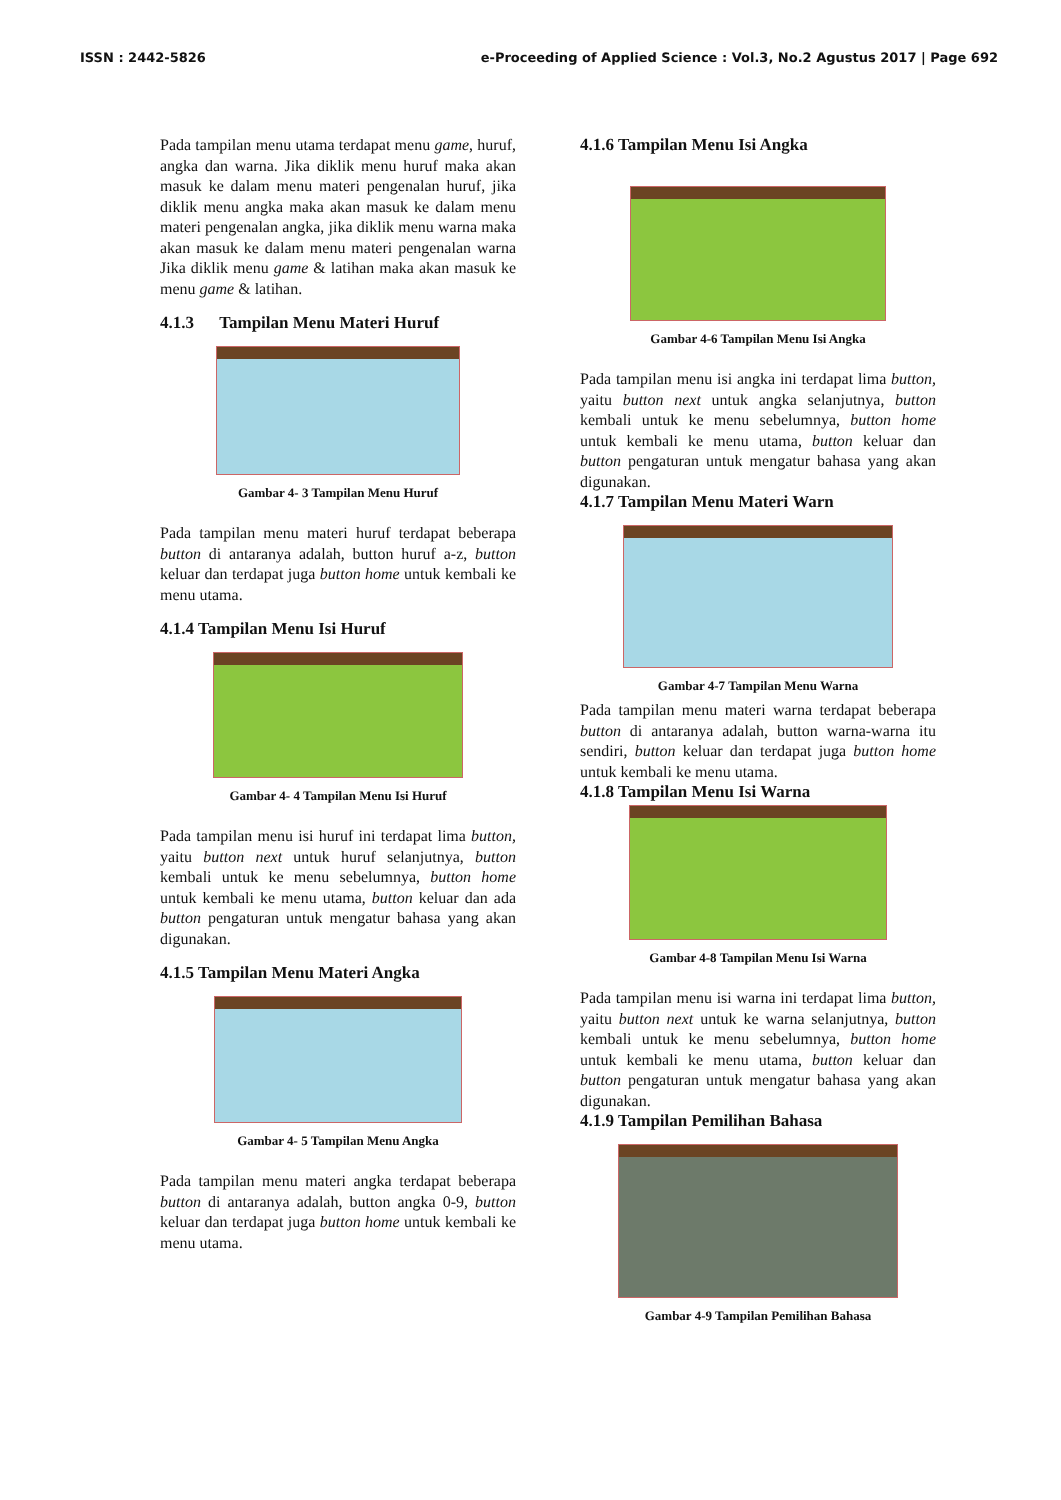ISSN : 2442-5826 e-Proceeding of Applied Science : Vol.3, No.2 Agustus 2017 | Page 692
Pada tampilan menu utama terdapat menu game, huruf, angka dan warna. Jika diklik menu huruf maka akan masuk ke dalam menu materi pengenalan huruf, jika diklik menu angka maka akan masuk ke dalam menu materi pengenalan angka, jika diklik menu warna maka akan masuk ke dalam menu materi pengenalan warna Jika diklik menu game & latihan maka akan masuk ke menu game & latihan.
4.1.3 Tampilan Menu Materi Huruf
Gambar 4- 3 Tampilan Menu Huruf
Pada tampilan menu materi huruf terdapat beberapa button di antaranya adalah, button huruf a-z, button keluar dan terdapat juga button home untuk kembali ke menu utama.
4.1.4 Tampilan Menu Isi Huruf
Gambar 4- 4 Tampilan Menu Isi Huruf
Pada tampilan menu isi huruf ini terdapat lima button, yaitu button next untuk huruf selanjutnya, button kembali untuk ke menu sebelumnya, button home untuk kembali ke menu utama, button keluar dan ada button pengaturan untuk mengatur bahasa yang akan digunakan.
4.1.5 Tampilan Menu Materi Angka
Gambar 4- 5 Tampilan Menu Angka
Pada tampilan menu materi angka terdapat beberapa button di antaranya adalah, button angka 0-9, button keluar dan terdapat juga button home untuk kembali ke menu utama.
4.1.6 Tampilan Menu Isi Angka
Gambar 4-6 Tampilan Menu Isi Angka
Pada tampilan menu isi angka ini terdapat lima button, yaitu button next untuk angka selanjutnya, button kembali untuk ke menu sebelumnya, button home untuk kembali ke menu utama, button keluar dan button pengaturan untuk mengatur bahasa yang akan digunakan.
4.1.7 Tampilan Menu Materi Warn
Gambar 4-7 Tampilan Menu Warna
Pada tampilan menu materi warna terdapat beberapa button di antaranya adalah, button warna-warna itu sendiri, button keluar dan terdapat juga button home untuk kembali ke menu utama.
4.1.8 Tampilan Menu Isi Warna
Gambar 4-8 Tampilan Menu Isi Warna
Pada tampilan menu isi warna ini terdapat lima button, yaitu button next untuk ke warna selanjutnya, button kembali untuk ke menu sebelumnya, button home untuk kembali ke menu utama, button keluar dan button pengaturan untuk mengatur bahasa yang akan digunakan.
4.1.9 Tampilan Pemilihan Bahasa
Gambar 4-9 Tampilan Pemilihan Bahasa